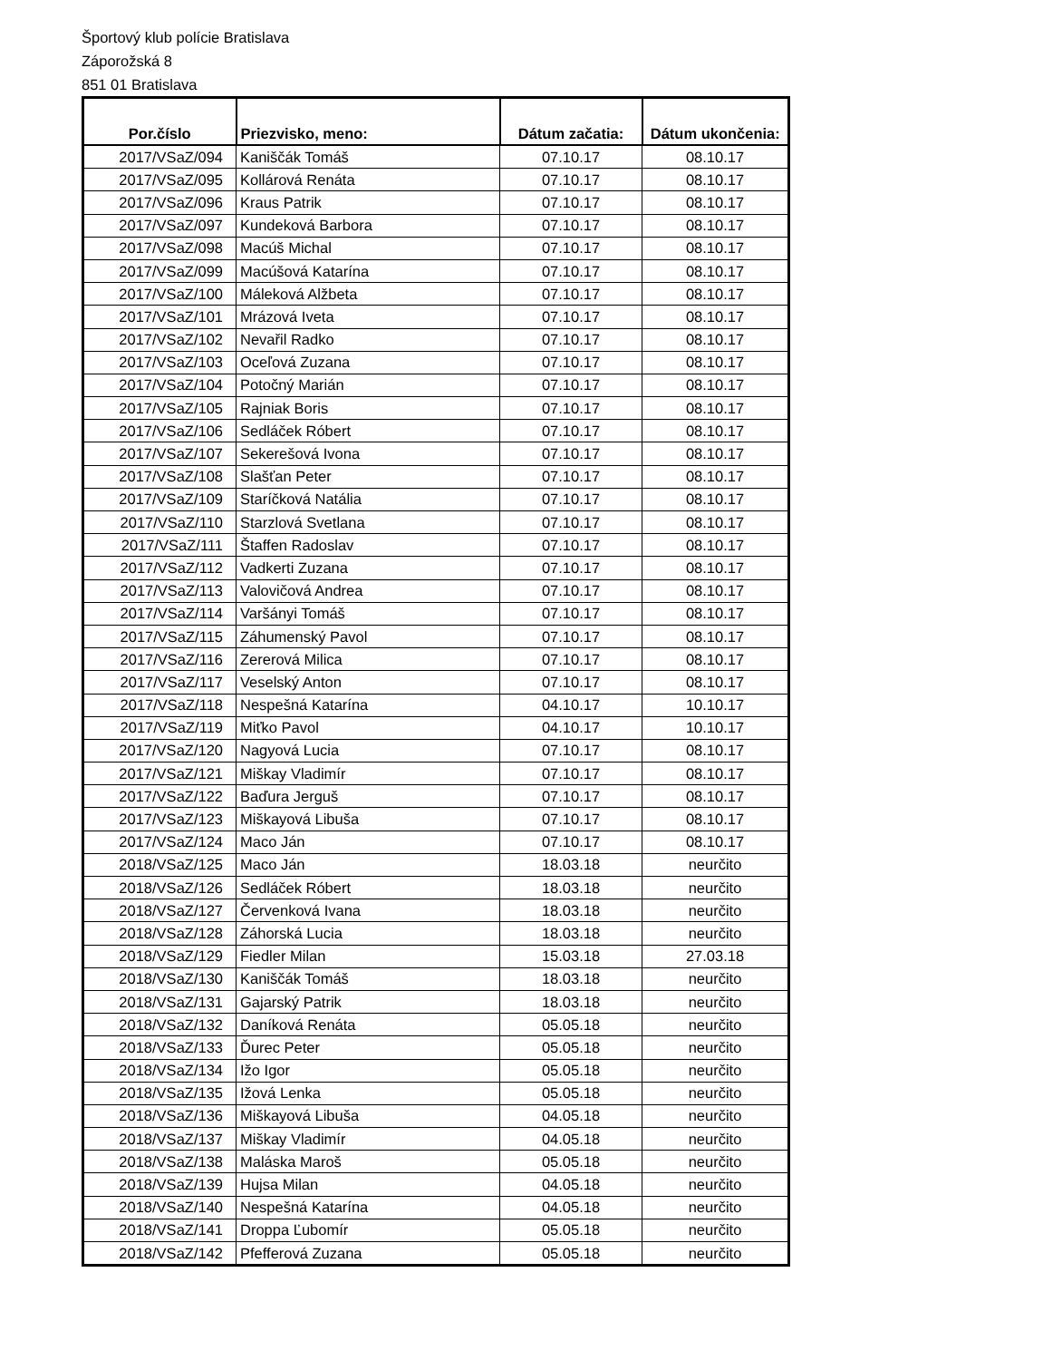Športový klub polície Bratislava
Záporožská 8
851 01 Bratislava
| Por.číslo | Priezvisko, meno: | Dátum začatia: | Dátum ukončenia: |
| --- | --- | --- | --- |
| 2017/VSaZ/094 | Kaniščák Tomáš | 07.10.17 | 08.10.17 |
| 2017/VSaZ/095 | Kollárová Renáta | 07.10.17 | 08.10.17 |
| 2017/VSaZ/096 | Kraus Patrik | 07.10.17 | 08.10.17 |
| 2017/VSaZ/097 | Kundeková Barbora | 07.10.17 | 08.10.17 |
| 2017/VSaZ/098 | Macúš Michal | 07.10.17 | 08.10.17 |
| 2017/VSaZ/099 | Macúšová Katarína | 07.10.17 | 08.10.17 |
| 2017/VSaZ/100 | Máleková Alžbeta | 07.10.17 | 08.10.17 |
| 2017/VSaZ/101 | Mrázová Iveta | 07.10.17 | 08.10.17 |
| 2017/VSaZ/102 | Nevařil Radko | 07.10.17 | 08.10.17 |
| 2017/VSaZ/103 | Oceľová Zuzana | 07.10.17 | 08.10.17 |
| 2017/VSaZ/104 | Potočný Marián | 07.10.17 | 08.10.17 |
| 2017/VSaZ/105 | Rajniak Boris | 07.10.17 | 08.10.17 |
| 2017/VSaZ/106 | Sedláček Róbert | 07.10.17 | 08.10.17 |
| 2017/VSaZ/107 | Sekerešová Ivona | 07.10.17 | 08.10.17 |
| 2017/VSaZ/108 | Slašťan Peter | 07.10.17 | 08.10.17 |
| 2017/VSaZ/109 | Staríčková Natália | 07.10.17 | 08.10.17 |
| 2017/VSaZ/110 | Starzlová Svetlana | 07.10.17 | 08.10.17 |
| 2017/VSaZ/111 | Štaffen Radoslav | 07.10.17 | 08.10.17 |
| 2017/VSaZ/112 | Vadkerti Zuzana | 07.10.17 | 08.10.17 |
| 2017/VSaZ/113 | Valovičová Andrea | 07.10.17 | 08.10.17 |
| 2017/VSaZ/114 | Varšányi Tomáš | 07.10.17 | 08.10.17 |
| 2017/VSaZ/115 | Záhumenský Pavol | 07.10.17 | 08.10.17 |
| 2017/VSaZ/116 | Zererová Milica | 07.10.17 | 08.10.17 |
| 2017/VSaZ/117 | Veselský Anton | 07.10.17 | 08.10.17 |
| 2017/VSaZ/118 | Nespešná Katarína | 04.10.17 | 10.10.17 |
| 2017/VSaZ/119 | Miťko Pavol | 04.10.17 | 10.10.17 |
| 2017/VSaZ/120 | Nagyová Lucia | 07.10.17 | 08.10.17 |
| 2017/VSaZ/121 | Miškay Vladimír | 07.10.17 | 08.10.17 |
| 2017/VSaZ/122 | Baďura Jerguš | 07.10.17 | 08.10.17 |
| 2017/VSaZ/123 | Miškayová Libuša | 07.10.17 | 08.10.17 |
| 2017/VSaZ/124 | Maco Ján | 07.10.17 | 08.10.17 |
| 2018/VSaZ/125 | Maco Ján | 18.03.18 | neurčito |
| 2018/VSaZ/126 | Sedláček Róbert | 18.03.18 | neurčito |
| 2018/VSaZ/127 | Červenková Ivana | 18.03.18 | neurčito |
| 2018/VSaZ/128 | Záhorská Lucia | 18.03.18 | neurčito |
| 2018/VSaZ/129 | Fiedler Milan | 15.03.18 | 27.03.18 |
| 2018/VSaZ/130 | Kaniščák Tomáš | 18.03.18 | neurčito |
| 2018/VSaZ/131 | Gajarský Patrik | 18.03.18 | neurčito |
| 2018/VSaZ/132 | Daníková Renáta | 05.05.18 | neurčito |
| 2018/VSaZ/133 | Ďurec Peter | 05.05.18 | neurčito |
| 2018/VSaZ/134 | Ižo Igor | 05.05.18 | neurčito |
| 2018/VSaZ/135 | Ižová Lenka | 05.05.18 | neurčito |
| 2018/VSaZ/136 | Miškayová Libuša | 04.05.18 | neurčito |
| 2018/VSaZ/137 | Miškay Vladimír | 04.05.18 | neurčito |
| 2018/VSaZ/138 | Maláska Maroš | 05.05.18 | neurčito |
| 2018/VSaZ/139 | Hujsa Milan | 04.05.18 | neurčito |
| 2018/VSaZ/140 | Nespešná Katarína | 04.05.18 | neurčito |
| 2018/VSaZ/141 | Droppa Ľubomír | 05.05.18 | neurčito |
| 2018/VSaZ/142 | Pfefferová Zuzana | 05.05.18 | neurčito |